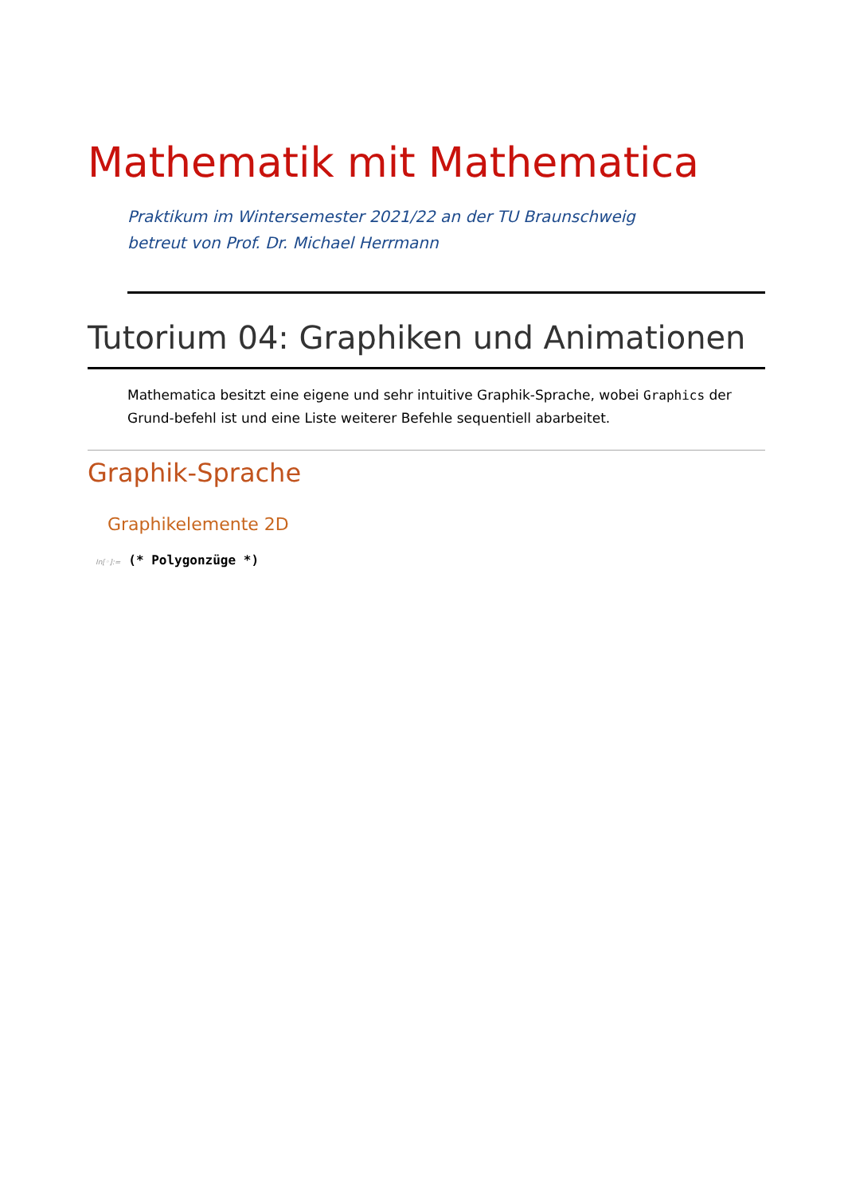Mathematik mit Mathematica
Praktikum im Wintersemester 2021/22 an der TU Braunschweig
betreut von Prof. Dr. Michael Herrmann
Tutorium 04: Graphiken und Animationen
Mathematica besitzt eine eigene und sehr intuitive Graphik-Sprache, wobei Graphics der Grund-befehl ist und eine Liste weiterer Befehle sequentiell abarbeitet.
Graphik-Sprache
Graphikelemente 2D
In[◦]:= (* Polygonzüge *)